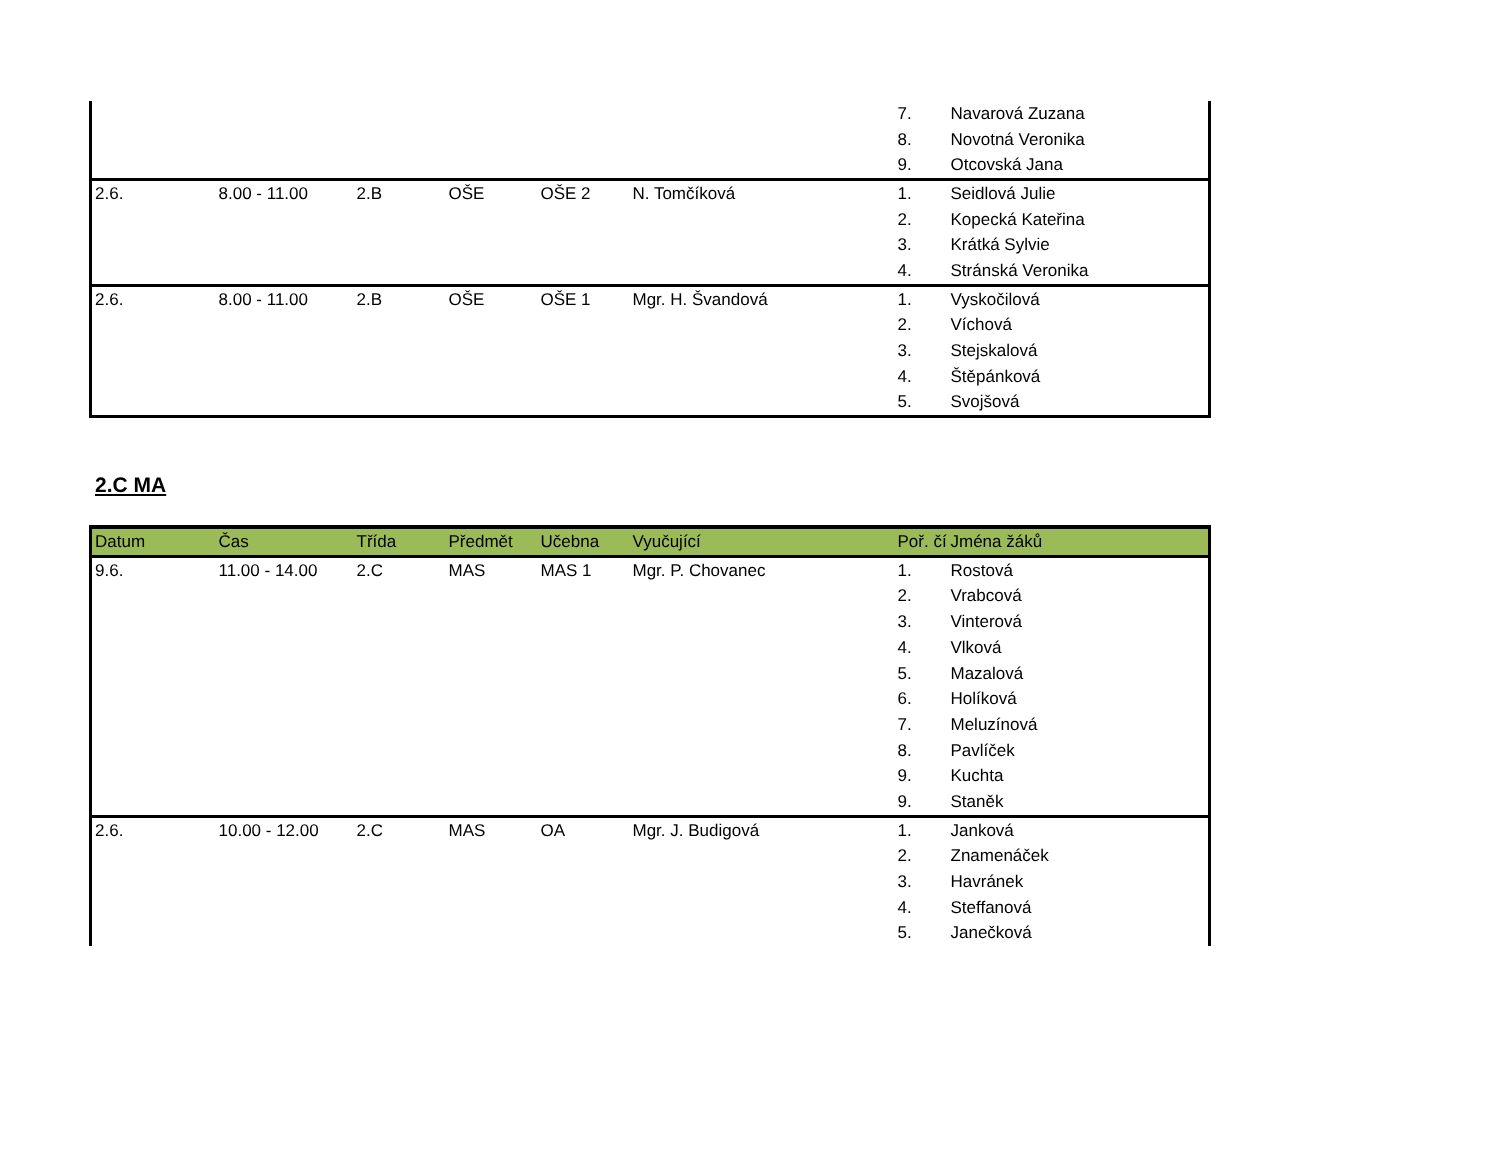| | | | | | | 7. | Navarová Zuzana |
| | | | | | | 8. | Novotná Veronika |
| | | | | | | 9. | Otcovská Jana |
| 2.6. | 8.00 - 11.00 | 2.B | OŠE | OŠE 2 | N. Tomčíková | 1. | Seidlová Julie |
| | | | | | | 2. | Kopecká Kateřina |
| | | | | | | 3. | Krátká Sylvie |
| | | | | | | 4. | Stránská Veronika |
| 2.6. | 8.00 - 11.00 | 2.B | OŠE | OŠE 1 | Mgr. H. Švandová | 1. | Vyskočilová |
| | | | | | | 2. | Víchová |
| | | | | | | 3. | Stejskalová |
| | | | | | | 4. | Štěpánková |
| | | | | | | 5. | Svojšová |
2.C MA
| Datum | Čas | Třída | Předmět | Učebna | Vyučující | Poř. čí | Jména žáků |
| --- | --- | --- | --- | --- | --- | --- | --- |
| 9.6. | 11.00 - 14.00 | 2.C | MAS | MAS 1 | Mgr. P. Chovanec | 1. | Rostová |
| | | | | | | 2. | Vrabcová |
| | | | | | | 3. | Vinterová |
| | | | | | | 4. | Vlková |
| | | | | | | 5. | Mazalová |
| | | | | | | 6. | Holíková |
| | | | | | | 7. | Meluzínová |
| | | | | | | 8. | Pavlíček |
| | | | | | | 9. | Kuchta |
| | | | | | | 9. | Staněk |
| 2.6. | 10.00 - 12.00 | 2.C | MAS | OA | Mgr. J. Budigová | 1. | Janková |
| | | | | | | 2. | Znamenáček |
| | | | | | | 3. | Havránek |
| | | | | | | 4. | Steffanová |
| | | | | | | 5. | Janečková |